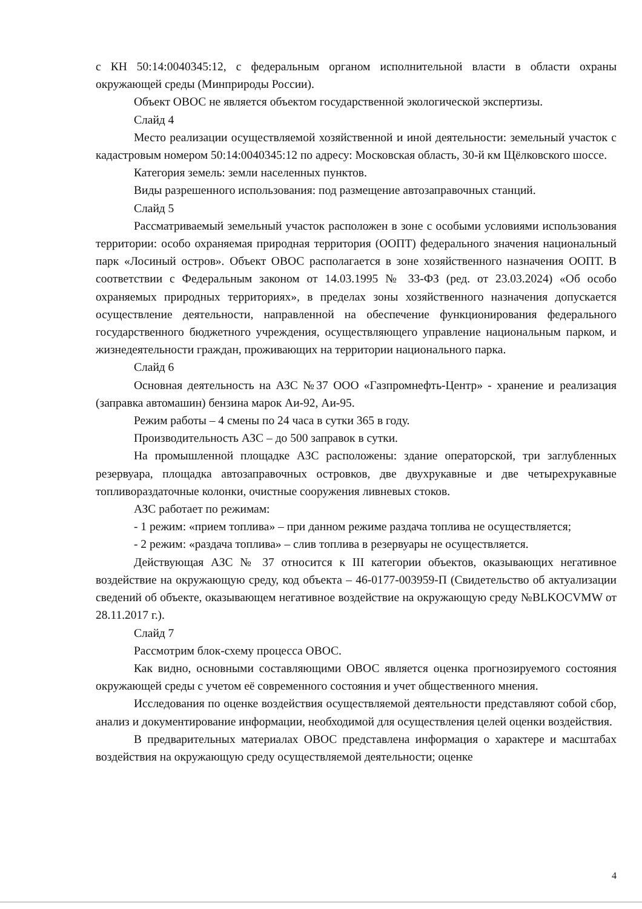с КН 50:14:0040345:12, с федеральным органом исполнительной власти в области охраны окружающей среды (Минприроды России).
Объект ОВОС не является объектом государственной экологической экспертизы.
Слайд 4
Место реализации осуществляемой хозяйственной и иной деятельности: земельный участок с кадастровым номером 50:14:0040345:12 по адресу: Московская область, 30-й км Щёлковского шоссе.
Категория земель: земли населенных пунктов.
Виды разрешенного использования: под размещение автозаправочных станций.
Слайд 5
Рассматриваемый земельный участок расположен в зоне с особыми условиями использования территории: особо охраняемая природная территория (ООПТ) федерального значения национальный парк «Лосиный остров». Объект ОВОС располагается в зоне хозяйственного назначения ООПТ. В соответствии с Федеральным законом от 14.03.1995 № 33-ФЗ (ред. от 23.03.2024) «Об особо охраняемых природных территориях», в пределах зоны хозяйственного назначения допускается осуществление деятельности, направленной на обеспечение функционирования федерального государственного бюджетного учреждения, осуществляющего управление национальным парком, и жизнедеятельности граждан, проживающих на территории национального парка.
Слайд 6
Основная деятельность на АЗС №37 ООО «Газпромнефть-Центр» - хранение и реализация (заправка автомашин) бензина марок Аи-92, Аи-95.
Режим работы – 4 смены по 24 часа в сутки 365 в году.
Производительность АЗС – до 500 заправок в сутки.
На промышленной площадке АЗС расположены: здание операторской, три заглубленных резервуара, площадка автозаправочных островков, две двухрукавные и две четырехрукавные топливораздаточные колонки, очистные сооружения ливневых стоков.
АЗС работает по режимам:
- 1 режим: «прием топлива» – при данном режиме раздача топлива не осуществляется;
- 2 режим: «раздача топлива» – слив топлива в резервуары не осуществляется.
Действующая АЗС № 37 относится к III категории объектов, оказывающих негативное воздействие на окружающую среду, код объекта – 46-0177-003959-П (Свидетельство об актуализации сведений об объекте, оказывающем негативное воздействие на окружающую среду №BLKOCVMW от 28.11.2017 г.).
Слайд 7
Рассмотрим блок-схему процесса ОВОС.
Как видно, основными составляющими ОВОС является оценка прогнозируемого состояния окружающей среды с учетом её современного состояния и учет общественного мнения.
Исследования по оценке воздействия осуществляемой деятельности представляют собой сбор, анализ и документирование информации, необходимой для осуществления целей оценки воздействия.
В предварительных материалах ОВОС представлена информация о характере и масштабах воздействия на окружающую среду осуществляемой деятельности; оценке
4